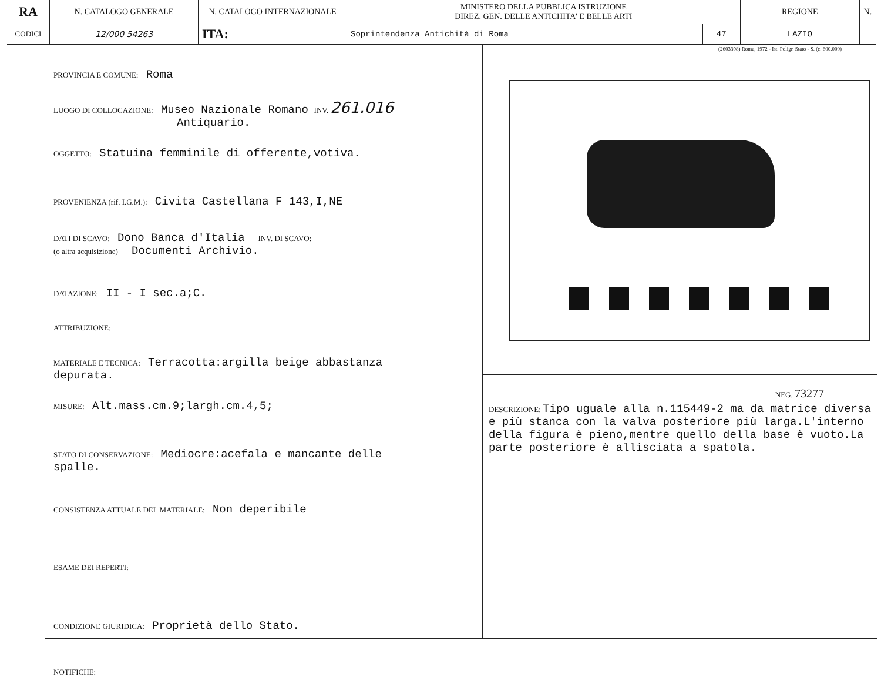| RA | N. CATALOGO GENERALE | N. CATALOGO INTERNAZIONALE | MINISTERO DELLA PUBBLICA ISTRUZIONE DIREZ. GEN. DELLE ANTICHITA' E BELLE ARTI | | REGIONE | N. |
| CODICI | 12/000 54263 | ITA: | Soprintendenza Antichità di Roma | 47 | LAZIO | |
PROVINCIA E COMUNE: Roma
LUOGO DI COLLOCAZIONE: Museo Nazionale Romano INV. 261.016
Antiquario.
OGGETTO: Statuina femminile di offerente,votiva.
PROVENIENZA (rif. I.G.M.): Civita Castellana F 143,I,NE
DATI DI SCAVO: Dono Banca d'Italia INV. DI SCAVO:
(o altra acquisizione) Documenti Archivio.
DATAZIONE: II - I sec.a;C.
ATTRIBUZIONE:
MATERIALE E TECNICA: Terracotta:argilla beige abbastanza
depurata.
MISURE: Alt.mass.cm.9;largh.cm.4,5;
STATO DI CONSERVAZIONE: Mediocre:acefala e mancante delle
spalle.
CONSISTENZA ATTUALE DEL MATERIALE: Non deperibile
ESAME DEI REPERTI:
CONDIZIONE GIURIDICA: Proprietà dello Stato.
NOTIFICHE:
(2603398) Roma, 1972 - Ist. Poligr. Stato - S. (c. 600.000)
NEG. 73277
DESCRIZIONE: Tipo uguale alla n.115449-2 ma da matrice diversa e più stanca con la valva posteriore più larga.L'interno della figura è pieno,mentre quello della base è vuoto.La parte posteriore è allisciata a spatola.